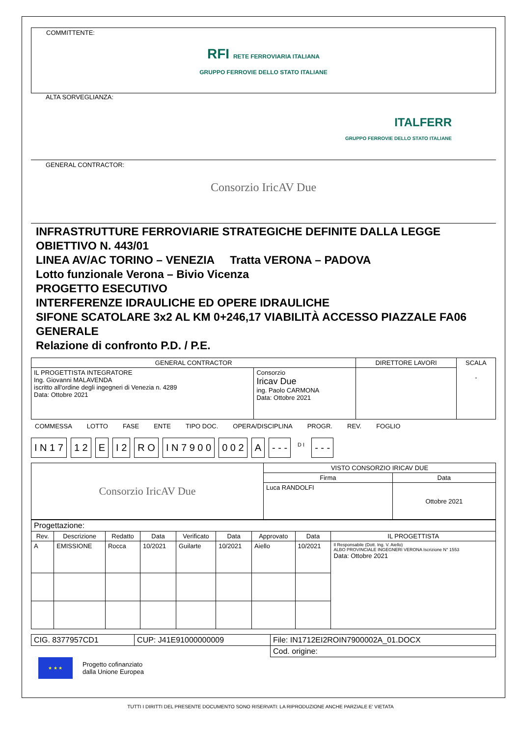COMMITTENTE:
RFI RETE FERROVIARIA ITALIANA
GRUPPO FERROVIE DELLO STATO ITALIANE
ALTA SORVEGLIANZA:
ITALFERR
GRUPPO FERROVIE DELLO STATO ITALIANE
GENERAL CONTRACTOR:
Consorzio IricAV Due
INFRASTRUTTURE FERROVIARIE STRATEGICHE DEFINITE DALLA LEGGE OBIETTIVO N. 443/01
LINEA AV/AC TORINO – VENEZIA Tratta VERONA – PADOVA
Lotto funzionale Verona – Bivio Vicenza
PROGETTO ESECUTIVO
INTERFERENZE IDRAULICHE ED OPERE IDRAULICHE
SIFONE SCATOLARE 3x2 AL KM 0+246,17 VIABILITÀ ACCESSO PIAZZALE FA06
GENERALE
Relazione di confronto P.D. / P.E.
| GENERAL CONTRACTOR | | DIRETTORE LAVORI | SCALA - |
| IL PROGETTISTA INTEGRATORE Ing. Giovanni MALAVENDA iscritto all'ordine degli ingegneri di Venezia n. 4289 Data: Ottobre 2021 | Consorzio Iricav Due ing. Paolo CARMONA Data: Ottobre 2021 | | |
COMMESSA LOTTO FASE ENTE TIPO DOC. OPERA/DISCIPLINA PROGR. REV. FOGLIO
I N 1 7 1 2 E I 2 R O I N 7 9 0 0 0 0 2 A - - - D I - - -
| Consorzio IricAV Due | VISTO CONSORZIO IRICAV DUE | |
| | Firma | Data |
| | Luca RANDOLFI | Ottobre 2021 |
| Progettazione: | | | | | | | | |
| Rev. | Descrizione | Redatto | Data | Verificato | Data | Approvato | Data | IL PROGETTISTA |
| A | EMISSIONE | Rocca | 10/2021 | Guilarte | 10/2021 | Aiello | 10/2021 | Il Responsabile (Dott. Ing. V. Aiello) ALBO PROVINCIALE INGEGNERI VERONA Iscrizione N° 1553 Data: Ottobre 2021 |
| CIG. 8377957CD1 | CUP: J41E91000000009 | File: IN1712EI2ROIN7900002A_01.DOCX |
| | | Cod. origine: |
★ ★ ★
Progetto cofinanziato
dalla Unione Europea
TUTTI I DIRITTI DEL PRESENTE DOCUMENTO SONO RISERVATI: LA RIPRODUZIONE ANCHE PARZIALE E' VIETATA